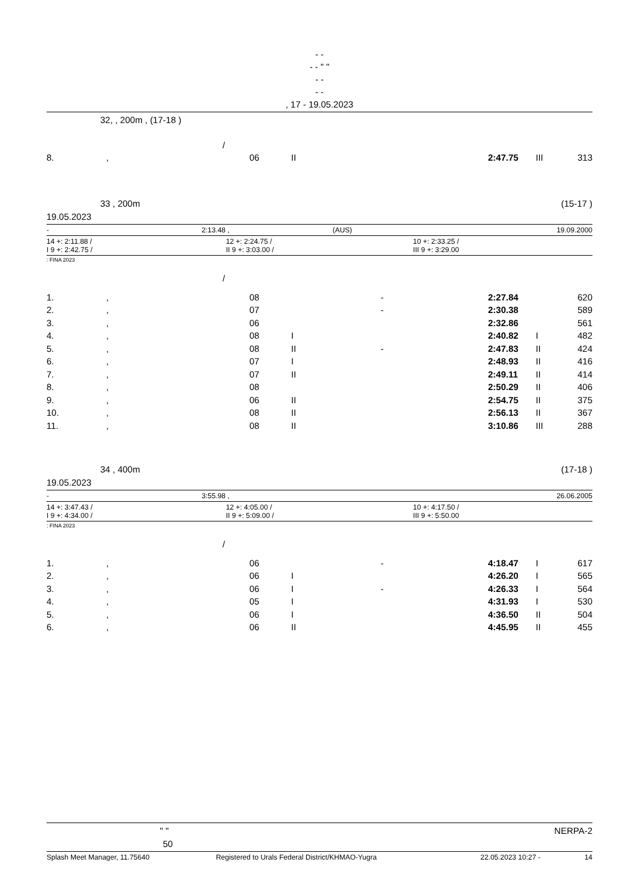- -
- - " "
- -
- -
, 17 - 19.05.2023
| 32, , 200m , (17-18 ) |
| / |
| 8. | , | 06 | II | 2:47.75 | III | 313 |
| 33 , 200m | (15-17 ) |
| 19.05.2023 | |
| - | 2:13.48 , | (AUS) | 19.09.2000 |
| 14 +: 2:11.88 / | 12 +: 2:24.75 / | 10 +: 2:33.25 / |
| I 9 +: 2:42.75 / | II 9 +: 3:03.00 / | III 9 +: 3:29.00 |
: FINA 2023
| / |
| 1. | , | 08 | | - | 2:27.84 | | 620 |
| 2. | , | 07 | | - | 2:30.38 | | 589 |
| 3. | , | 06 | | | 2:32.86 | | 561 |
| 4. | , | 08 | I | | 2:40.82 | I | 482 |
| 5. | , | 08 | II | - | 2:47.83 | II | 424 |
| 6. | , | 07 | I | | 2:48.93 | II | 416 |
| 7. | , | 07 | II | | 2:49.11 | II | 414 |
| 8. | , | 08 | | | 2:50.29 | II | 406 |
| 9. | , | 06 | II | | 2:54.75 | II | 375 |
| 10. | , | 08 | II | | 2:56.13 | II | 367 |
| 11. | , | 08 | II | | 3:10.86 | III | 288 |
| 34 , 400m | (17-18 ) |
| 19.05.2023 | |
| - | 3:55.98 , | 26.06.2005 |
| 14 +: 3:47.43 / | 12 +: 4:05.00 / | 10 +: 4:17.50 / |
| I 9 +: 4:34.00 / | II 9 +: 5:09.00 / | III 9 +: 5:50.00 |
: FINA 2023
| / |
| 1. | , | 06 | | - | 4:18.47 | I | 617 |
| 2. | , | 06 | I | | 4:26.20 | I | 565 |
| 3. | , | 06 | I | - | 4:26.33 | I | 564 |
| 4. | , | 05 | I | | 4:31.93 | I | 530 |
| 5. | , | 06 | I | | 4:36.50 | II | 504 |
| 6. | , | 06 | II | | 4:45.95 | II | 455 |
| " " | NERPA-2 |
| 50 | |
| Splash Meet Manager, 11.75640 | Registered to Urals Federal District/KHMAO-Yugra | 22.05.2023 10:27 - | 14 |